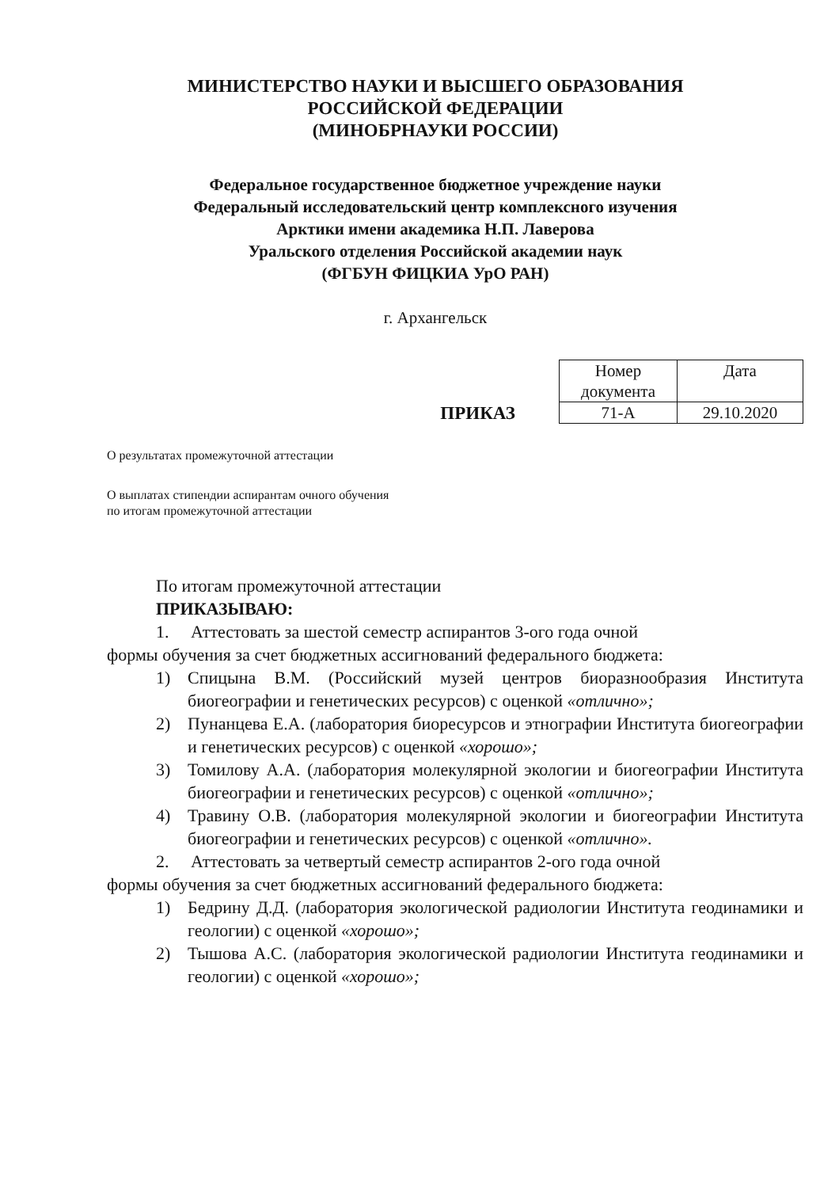МИНИСТЕРСТВО НАУКИ И ВЫСШЕГО ОБРАЗОВАНИЯ
РОССИЙСКОЙ ФЕДЕРАЦИИ
(МИНОБРНАУКИ РОССИИ)
Федеральное государственное бюджетное учреждение науки
Федеральный исследовательский центр комплексного изучения
Арктики имени академика Н.П. Лаверова
Уральского отделения Российской академии наук
(ФГБУН ФИЦКИА УрО РАН)
г. Архангельск
ПРИКАЗ
| Номер документа | Дата |
| 71-А | 29.10.2020 |
О результатах промежуточной аттестации
О выплатах стипендии аспирантам очного обучения
по итогам промежуточной аттестации
По итогам промежуточной аттестации
ПРИКАЗЫВАЮ:
1. Аттестовать за шестой семестр аспирантов 3-ого года очной
формы обучения за счет бюджетных ассигнований федерального бюджета:
1) Спицына В.М. (Российский музей центров биоразнообразия Института биогеографии и генетических ресурсов) с оценкой «отлично»;
2) Пунанцева Е.А. (лаборатория биоресурсов и этнографии Института биогеографии и генетических ресурсов) с оценкой «хорошо»;
3) Томилову А.А. (лаборатория молекулярной экологии и биогеографии Института биогеографии и генетических ресурсов) с оценкой «отлично»;
4) Травину О.В. (лаборатория молекулярной экологии и биогеографии Института биогеографии и генетических ресурсов) с оценкой «отлично».
2. Аттестовать за четвертый семестр аспирантов 2-ого года очной
формы обучения за счет бюджетных ассигнований федерального бюджета:
1) Бедрину Д.Д. (лаборатория экологической радиологии Института геодинамики и геологии) с оценкой «хорошо»;
2) Тышова А.С. (лаборатория экологической радиологии Института геодинамики и геологии) с оценкой «хорошо»;